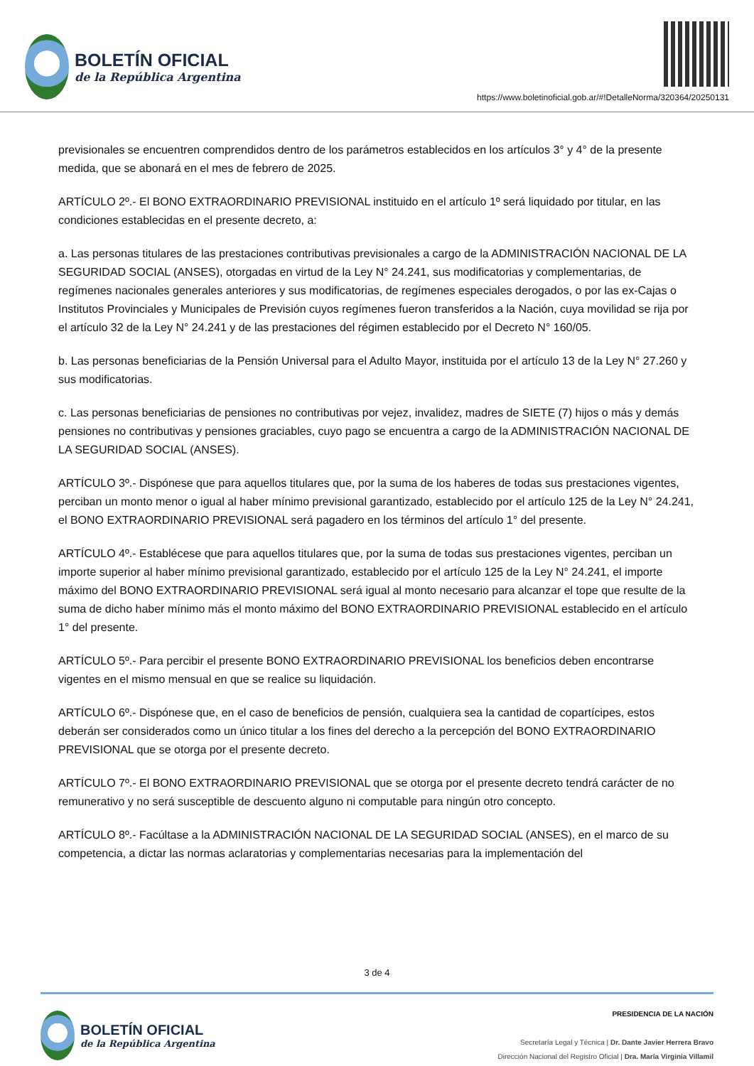BOLETÍN OFICIAL
de la República Argentina
https://www.boletinoficial.gob.ar/#!DetalleNorma/320364/20250131
previsionales se encuentren comprendidos dentro de los parámetros establecidos en los artículos 3° y 4° de la presente medida, que se abonará en el mes de febrero de 2025.
ARTÍCULO 2º.- El BONO EXTRAORDINARIO PREVISIONAL instituido en el artículo 1º será liquidado por titular, en las condiciones establecidas en el presente decreto, a:
a. Las personas titulares de las prestaciones contributivas previsionales a cargo de la ADMINISTRACIÓN NACIONAL DE LA SEGURIDAD SOCIAL (ANSES), otorgadas en virtud de la Ley N° 24.241, sus modificatorias y complementarias, de regímenes nacionales generales anteriores y sus modificatorias, de regímenes especiales derogados, o por las ex-Cajas o Institutos Provinciales y Municipales de Previsión cuyos regímenes fueron transferidos a la Nación, cuya movilidad se rija por el artículo 32 de la Ley N° 24.241 y de las prestaciones del régimen establecido por el Decreto N° 160/05.
b. Las personas beneficiarias de la Pensión Universal para el Adulto Mayor, instituida por el artículo 13 de la Ley N° 27.260 y sus modificatorias.
c. Las personas beneficiarias de pensiones no contributivas por vejez, invalidez, madres de SIETE (7) hijos o más y demás pensiones no contributivas y pensiones graciables, cuyo pago se encuentra a cargo de la ADMINISTRACIÓN NACIONAL DE LA SEGURIDAD SOCIAL (ANSES).
ARTÍCULO 3º.- Dispónese que para aquellos titulares que, por la suma de los haberes de todas sus prestaciones vigentes, perciban un monto menor o igual al haber mínimo previsional garantizado, establecido por el artículo 125 de la Ley N° 24.241, el BONO EXTRAORDINARIO PREVISIONAL será pagadero en los términos del artículo 1° del presente.
ARTÍCULO 4º.- Establécese que para aquellos titulares que, por la suma de todas sus prestaciones vigentes, perciban un importe superior al haber mínimo previsional garantizado, establecido por el artículo 125 de la Ley N° 24.241, el importe máximo del BONO EXTRAORDINARIO PREVISIONAL será igual al monto necesario para alcanzar el tope que resulte de la suma de dicho haber mínimo más el monto máximo del BONO EXTRAORDINARIO PREVISIONAL establecido en el artículo 1° del presente.
ARTÍCULO 5º.- Para percibir el presente BONO EXTRAORDINARIO PREVISIONAL los beneficios deben encontrarse vigentes en el mismo mensual en que se realice su liquidación.
ARTÍCULO 6º.- Dispónese que, en el caso de beneficios de pensión, cualquiera sea la cantidad de copartícipes, estos deberán ser considerados como un único titular a los fines del derecho a la percepción del BONO EXTRAORDINARIO PREVISIONAL que se otorga por el presente decreto.
ARTÍCULO 7º.- El BONO EXTRAORDINARIO PREVISIONAL que se otorga por el presente decreto tendrá carácter de no remunerativo y no será susceptible de descuento alguno ni computable para ningún otro concepto.
ARTÍCULO 8º.- Facúltase a la ADMINISTRACIÓN NACIONAL DE LA SEGURIDAD SOCIAL (ANSES), en el marco de su competencia, a dictar las normas aclaratorias y complementarias necesarias para la implementación del
3 de 4
BOLETÍN OFICIAL
de la República Argentina
PRESIDENCIA DE LA NACIÓN
Secretaría Legal y Técnica | Dr. Dante Javier Herrera Bravo
Dirección Nacional del Registro Oficial | Dra. María Virginia Villamil